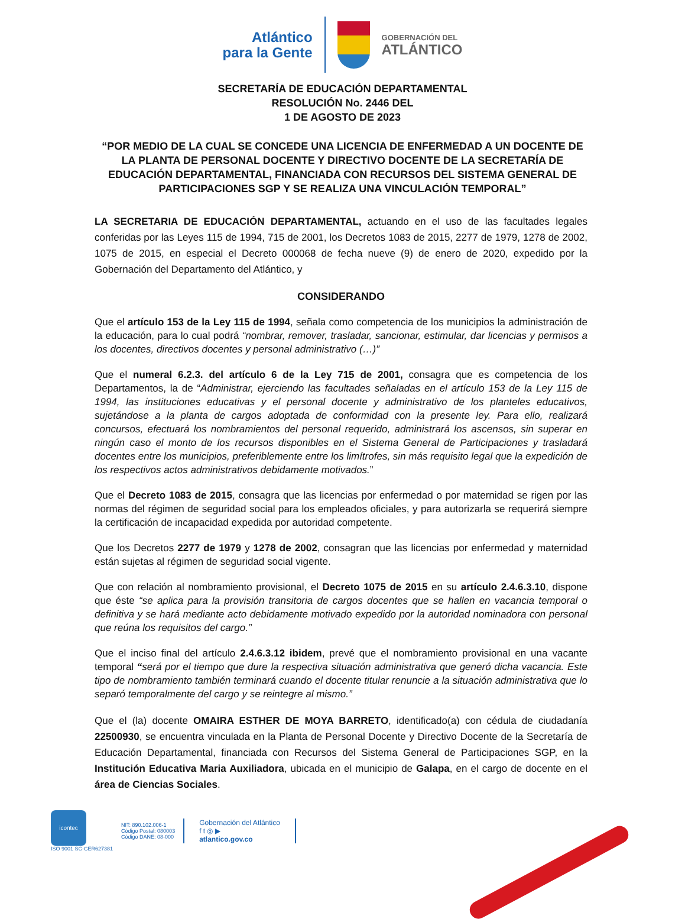Atlántico
para la Gente
GOBERNACIÓN DEL
ATLÁNTICO
SECRETARÍA DE EDUCACIÓN DEPARTAMENTAL
RESOLUCIÓN No. 2446 DEL
1 DE AGOSTO DE 2023
“POR MEDIO DE LA CUAL SE CONCEDE UNA LICENCIA DE ENFERMEDAD A UN DOCENTE DE LA PLANTA DE PERSONAL DOCENTE Y DIRECTIVO DOCENTE DE LA SECRETARÍA DE EDUCACIÓN DEPARTAMENTAL, FINANCIADA CON RECURSOS DEL SISTEMA GENERAL DE PARTICIPACIONES SGP Y SE REALIZA UNA VINCULACIÓN TEMPORAL”
LA SECRETARIA DE EDUCACIÓN DEPARTAMENTAL, actuando en el uso de las facultades legales conferidas por las Leyes 115 de 1994, 715 de 2001, los Decretos 1083 de 2015, 2277 de 1979, 1278 de 2002, 1075 de 2015, en especial el Decreto 000068 de fecha nueve (9) de enero de 2020, expedido por la Gobernación del Departamento del Atlántico, y
CONSIDERANDO
Que el artículo 153 de la Ley 115 de 1994, señala como competencia de los municipios la administración de la educación, para lo cual podrá “nombrar, remover, trasladar, sancionar, estimular, dar licencias y permisos a los docentes, directivos docentes y personal administrativo (…)”
Que el numeral 6.2.3. del artículo 6 de la Ley 715 de 2001, consagra que es competencia de los Departamentos, la de “Administrar, ejerciendo las facultades señaladas en el artículo 153 de la Ley 115 de 1994, las instituciones educativas y el personal docente y administrativo de los planteles educativos, sujetándose a la planta de cargos adoptada de conformidad con la presente ley. Para ello, realizará concursos, efectuará los nombramientos del personal requerido, administrará los ascensos, sin superar en ningún caso el monto de los recursos disponibles en el Sistema General de Participaciones y trasladará docentes entre los municipios, preferiblemente entre los limítrofes, sin más requisito legal que la expedición de los respectivos actos administrativos debidamente motivados.”
Que el Decreto 1083 de 2015, consagra que las licencias por enfermedad o por maternidad se rigen por las normas del régimen de seguridad social para los empleados oficiales, y para autorizarla se requerirá siempre la certificación de incapacidad expedida por autoridad competente.
Que los Decretos 2277 de 1979 y 1278 de 2002, consagran que las licencias por enfermedad y maternidad están sujetas al régimen de seguridad social vigente.
Que con relación al nombramiento provisional, el Decreto 1075 de 2015 en su artículo 2.4.6.3.10, dispone que éste “se aplica para la provisión transitoria de cargos docentes que se hallen en vacancia temporal o definitiva y se hará mediante acto debidamente motivado expedido por la autoridad nominadora con personal que reúna los requisitos del cargo.”
Que el inciso final del artículo 2.4.6.3.12 ibidem, prevé que el nombramiento provisional en una vacante temporal “será por el tiempo que dure la respectiva situación administrativa que generó dicha vacancia. Este tipo de nombramiento también terminará cuando el docente titular renuncie a la situación administrativa que lo separó temporalmente del cargo y se reintegre al mismo.”
Que el (la) docente OMAIRA ESTHER DE MOYA BARRETO, identificado(a) con cédula de ciudadanía 22500930, se encuentra vinculada en la Planta de Personal Docente y Directivo Docente de la Secretaría de Educación Departamental, financiada con Recursos del Sistema General de Participaciones SGP, en la Institución Educativa Maria Auxiliadora, ubicada en el municipio de Galapa, en el cargo de docente en el área de Ciencias Sociales.
icontec
ISO 9001 SC-CER627381
NIT: 890.102.006-1
Código Postal: 080003
Código DANE: 08-000
Gobernación del Atlántico
f t ◎ ▶
atlantico.gov.co